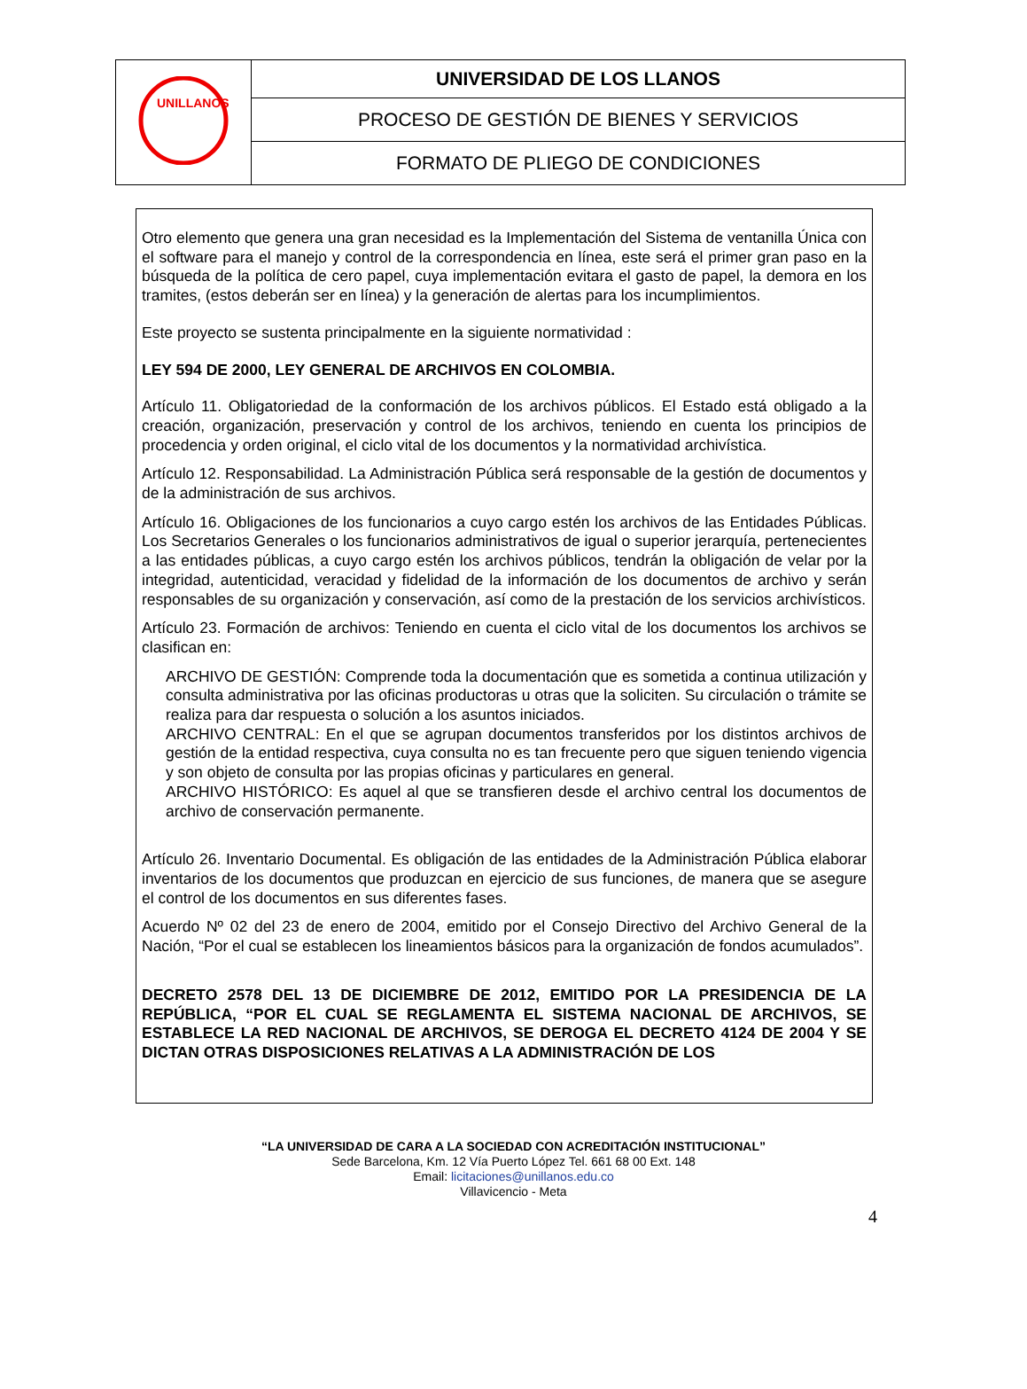| UNILLANOS | UNIVERSIDAD DE LOS LLANOS |
| | PROCESO DE GESTIÓN DE BIENES Y SERVICIOS |
| | FORMATO DE PLIEGO DE CONDICIONES |
Otro elemento que genera una gran necesidad es la Implementación del Sistema de ventanilla Única con el software para el manejo y control de la correspondencia en línea, este será el primer gran paso en la búsqueda de la política de cero papel, cuya implementación evitara el gasto de papel, la demora en los tramites, (estos deberán ser en línea) y la generación de alertas para los incumplimientos.
Este proyecto se sustenta principalmente en la siguiente normatividad :
LEY 594 DE 2000, LEY GENERAL DE ARCHIVOS EN COLOMBIA.
Artículo 11. Obligatoriedad de la conformación de los archivos públicos. El Estado está obligado a la creación, organización, preservación y control de los archivos, teniendo en cuenta los principios de procedencia y orden original, el ciclo vital de los documentos y la normatividad archivística.
Artículo 12. Responsabilidad. La Administración Pública será responsable de la gestión de documentos y de la administración de sus archivos.
Artículo 16. Obligaciones de los funcionarios a cuyo cargo estén los archivos de las Entidades Públicas. Los Secretarios Generales o los funcionarios administrativos de igual o superior jerarquía, pertenecientes a las entidades públicas, a cuyo cargo estén los archivos públicos, tendrán la obligación de velar por la integridad, autenticidad, veracidad y fidelidad de la información de los documentos de archivo y serán responsables de su organización y conservación, así como de la prestación de los servicios archivísticos.
Artículo 23. Formación de archivos: Teniendo en cuenta el ciclo vital de los documentos los archivos se clasifican en:
ARCHIVO DE GESTIÓN: Comprende toda la documentación que es sometida a continua utilización y consulta administrativa por las oficinas productoras u otras que la soliciten. Su circulación o trámite se realiza para dar respuesta o solución a los asuntos iniciados.
ARCHIVO CENTRAL: En el que se agrupan documentos transferidos por los distintos archivos de gestión de la entidad respectiva, cuya consulta no es tan frecuente pero que siguen teniendo vigencia y son objeto de consulta por las propias oficinas y particulares en general.
ARCHIVO HISTÓRICO: Es aquel al que se transfieren desde el archivo central los documentos de archivo de conservación permanente.
Artículo 26. Inventario Documental. Es obligación de las entidades de la Administración Pública elaborar inventarios de los documentos que produzcan en ejercicio de sus funciones, de manera que se asegure el control de los documentos en sus diferentes fases.
Acuerdo Nº 02 del 23 de enero de 2004, emitido por el Consejo Directivo del Archivo General de la Nación, “Por el cual se establecen los lineamientos básicos para la organización de fondos acumulados”.
DECRETO 2578 DEL 13 DE DICIEMBRE DE 2012, EMITIDO POR LA PRESIDENCIA DE LA REPÚBLICA, “POR EL CUAL SE REGLAMENTA EL SISTEMA NACIONAL DE ARCHIVOS, SE ESTABLECE LA RED NACIONAL DE ARCHIVOS, SE DEROGA EL DECRETO 4124 DE 2004 Y SE DICTAN OTRAS DISPOSICIONES RELATIVAS A LA ADMINISTRACIÓN DE LOS
“LA UNIVERSIDAD DE CARA A LA SOCIEDAD CON ACREDITACIÓN INSTITUCIONAL”
Sede Barcelona, Km. 12 Vía Puerto López Tel. 661 68 00 Ext. 148
Email: licitaciones@unillanos.edu.co
Villavicencio - Meta
4